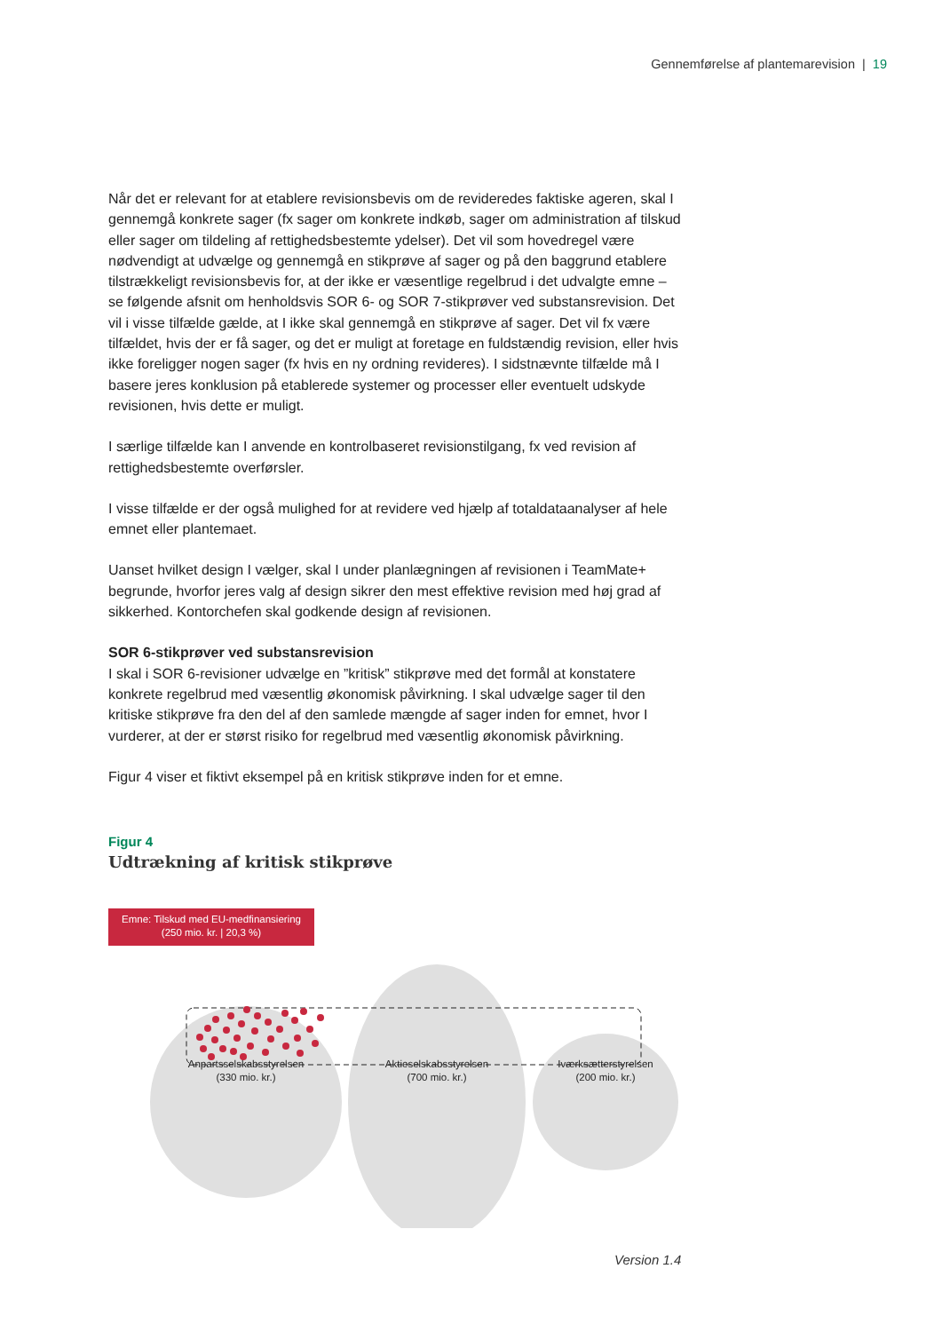Gennemførelse af plantemarevision | 19
Når det er relevant for at etablere revisionsbevis om de revideredes faktiske ageren, skal I gennemgå konkrete sager (fx sager om konkrete indkøb, sager om administration af tilskud eller sager om tildeling af rettighedsbestemte ydelser). Det vil som hovedregel være nødvendigt at udvælge og gennemgå en stikprøve af sager og på den baggrund etablere tilstrækkeligt revisionsbevis for, at der ikke er væsentlige regelbrud i det udvalgte emne – se følgende afsnit om henholdsvis SOR 6- og SOR 7-stikprøver ved substansrevision. Det vil i visse tilfælde gælde, at I ikke skal gennemgå en stikprøve af sager. Det vil fx være tilfældet, hvis der er få sager, og det er muligt at foretage en fuldstændig revision, eller hvis ikke foreligger nogen sager (fx hvis en ny ordning revideres). I sidstnævnte tilfælde må I basere jeres konklusion på etablerede systemer og processer eller eventuelt udskyde revisionen, hvis dette er muligt.
I særlige tilfælde kan I anvende en kontrolbaseret revisionstilgang, fx ved revision af rettighedsbestemte overførsler.
I visse tilfælde er der også mulighed for at revidere ved hjælp af totaldataanalyser af hele emnet eller plantemaet.
Uanset hvilket design I vælger, skal I under planlægningen af revisionen i TeamMate+ begrunde, hvorfor jeres valg af design sikrer den mest effektive revision med høj grad af sikkerhed. Kontorchefen skal godkende design af revisionen.
SOR 6-stikprøver ved substansrevision
I skal i SOR 6-revisioner udvælge en ”kritisk” stikprøve med det formål at konstatere konkrete regelbrud med væsentlig økonomisk påvirkning. I skal udvælge sager til den kritiske stikprøve fra den del af den samlede mængde af sager inden for emnet, hvor I vurderer, at der er størst risiko for regelbrud med væsentlig økonomisk påvirkning.
Figur 4 viser et fiktivt eksempel på en kritisk stikprøve inden for et emne.
Figur 4
Udtrækning af kritisk stikprøve
Emne: Tilskud med EU-medfinansiering
(250 mio. kr. | 20,3 %)
Anpartsselskabsstyrelsen
(330 mio. kr.)
Aktieselskabsstyrelsen
(700 mio. kr.)
Iværksætterstyrelsen
(200 mio. kr.)
Version 1.4